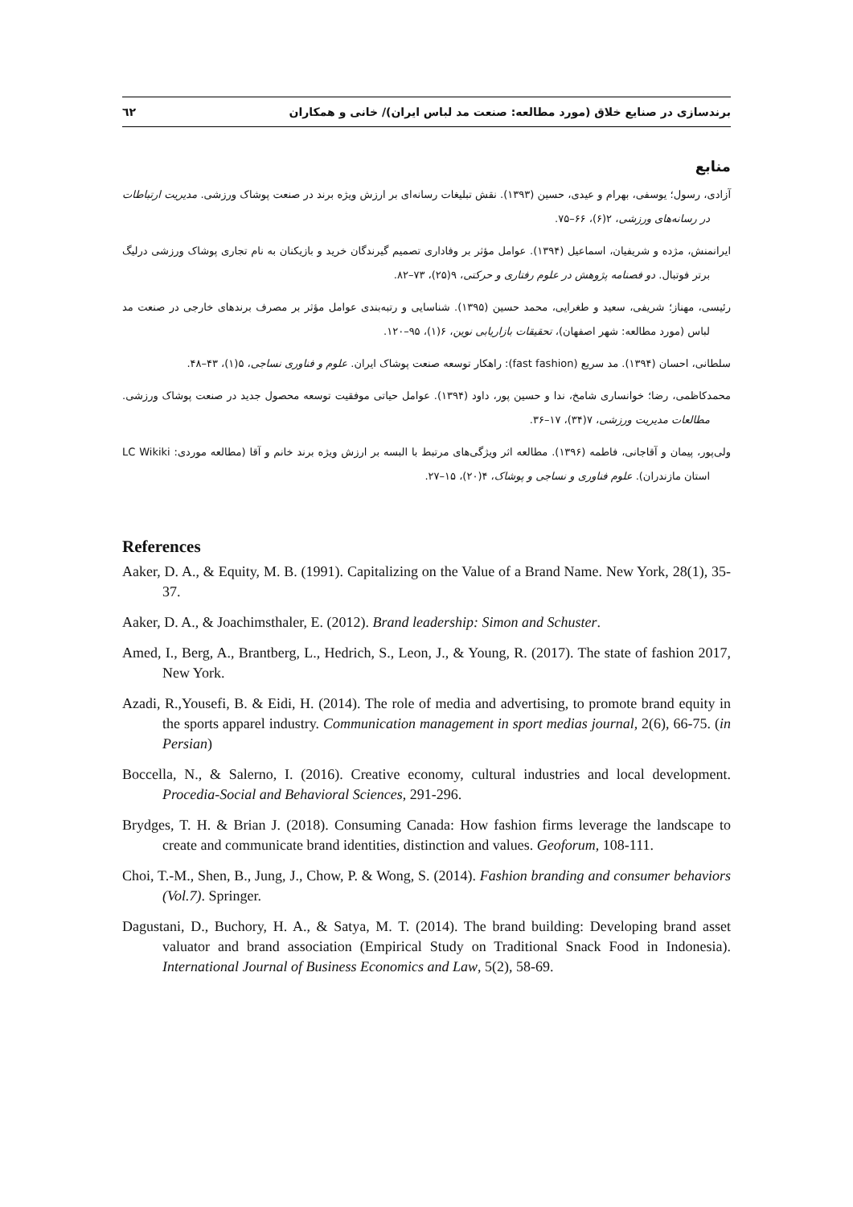برندسازی در صنایع خلاق (مورد مطالعه: صنعت مد لباس ایران)/ خانی و همکاران ٦٢
منابع
آزادی، رسول؛ یوسفی، بهرام و عیدی، حسین (۱۳۹۳). نقش تبلیغات رسانه‌ای بر ارزش ویژه برند در صنعت پوشاک ورزشی. مدیریت ارتباطات در رسانه‌های ورزشی، ۲(۶)، ۶۶–۷۵.
ایرانمنش، مژده و شریفیان، اسماعیل (۱۳۹۴). عوامل مؤثر بر وفاداری تصمیم گیرندگان خرید و بازیکنان به نام تجاری پوشاک ورزشی درلیگ برتر فوتبال. دو فصنامه پژوهش در علوم رفتاری و حرکتی، ۹(۲۵)، ۷۳–۸۲.
رئیسی، مهناز؛ شریفی، سعید و طغرایی، محمد حسین (۱۳۹۵). شناسایی و رتبه‌بندی عوامل مؤثر بر مصرف برندهای خارجی در صنعت مد لباس (مورد مطالعه: شهر اصفهان)، تحقیقات بازاریابی نوین، ۶(۱)، ۹۵–۱۲۰.
سلطانی، احسان (۱۳۹۴). مد سریع (fast fashion): راهکار توسعه صنعت پوشاک ایران. علوم و فناوری نساجی، ۵(۱)، ۴۳–۴۸.
محمدکاظمی، رضا؛ خوانساری شامخ، ندا و حسین پور، داود (۱۳۹۴). عوامل حیاتی موفقیت توسعه محصول جدید در صنعت پوشاک ورزشی. مطالعات مدیریت ورزشی، ۷(۳۴)، ۱۷–۳۶.
ولی‌پور، پیمان و آقاجانی، فاطمه (۱۳۹۶). مطالعه اثر ویژگی‌های مرتبط با البسه بر ارزش ویژه برند خانم و آقا (مطالعه موردی: LC Wikiki استان مازندران). علوم فناوری و نساجی و پوشاک، ۴(۲۰)، ۱۵–۲۷.
References
Aaker, D. A., & Equity, M. B. (1991). Capitalizing on the Value of a Brand Name. New York, 28(1), 35-37.
Aaker, D. A., & Joachimsthaler, E. (2012). Brand leadership: Simon and Schuster.
Amed, I., Berg, A., Brantberg, L., Hedrich, S., Leon, J., & Young, R. (2017). The state of fashion 2017, New York.
Azadi, R.,Yousefi, B. & Eidi, H. (2014). The role of media and advertising, to promote brand equity in the sports apparel industry. Communication management in sport medias journal, 2(6), 66-75. (in Persian)
Boccella, N., & Salerno, I. (2016). Creative economy, cultural industries and local development. Procedia-Social and Behavioral Sciences, 291-296.
Brydges, T. H. & Brian J. (2018). Consuming Canada: How fashion firms leverage the landscape to create and communicate brand identities, distinction and values. Geoforum, 108-111.
Choi, T.-M., Shen, B., Jung, J., Chow, P. & Wong, S. (2014). Fashion branding and consumer behaviors (Vol.7). Springer.
Dagustani, D., Buchory, H. A., & Satya, M. T. (2014). The brand building: Developing brand asset valuator and brand association (Empirical Study on Traditional Snack Food in Indonesia). International Journal of Business Economics and Law, 5(2), 58-69.